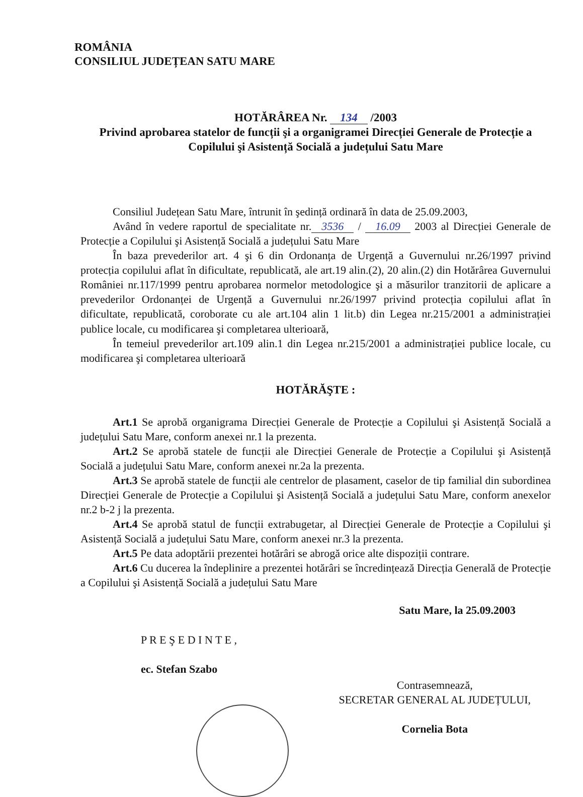ROMÂNIA
CONSILIUL JUDEȚEAN SATU MARE
HOTĂRÂREA Nr. 134 /2003
Privind aprobarea statelor de funcții şi a organigramei Direcției Generale de Protecție a Copilului şi Asistență Socială a județului Satu Mare
Consiliul Județean Satu Mare, întrunit în şedință ordinară în data de 25.09.2003,
Având în vedere raportul de specialitate nr. 3536 / 16.09 2003 al Direcției Generale de Protecție a Copilului şi Asistență Socială a județului Satu Mare
În baza prevederilor art. 4 şi 6 din Ordonanța de Urgență a Guvernului nr.26/1997 privind protecția copilului aflat în dificultate, republicată, ale art.19 alin.(2), 20 alin.(2) din Hotărârea Guvernului României nr.117/1999 pentru aprobarea normelor metodologice şi a măsurilor tranzitorii de aplicare a prevederilor Ordonanței de Urgență a Guvernului nr.26/1997 privind protecția copilului aflat în dificultate, republicată, coroborate cu ale art.104 alin 1 lit.b) din Legea nr.215/2001 a administrației publice locale, cu modificarea şi completarea ulterioară,
În temeiul prevederilor art.109 alin.1 din Legea nr.215/2001 a administrației publice locale, cu modificarea şi completarea ulterioară
HOTĂRĂŞTE :
Art.1 Se aprobă organigrama Direcției Generale de Protecție a Copilului şi Asistență Socială a județului Satu Mare, conform anexei nr.1 la prezenta.
Art.2 Se aprobă statele de funcții ale Direcției Generale de Protecție a Copilului şi Asistență Socială a județului Satu Mare, conform anexei nr.2a la prezenta.
Art.3 Se aprobă statele de funcții ale centrelor de plasament, caselor de tip familial din subordinea Direcției Generale de Protecție a Copilului şi Asistență Socială a județului Satu Mare, conform anexelor nr.2 b-2 j la prezenta.
Art.4 Se aprobă statul de funcții extrabugetar, al Direcției Generale de Protecție a Copilului şi Asistență Socială a județului Satu Mare, conform anexei nr.3 la prezenta.
Art.5 Pe data adoptării prezentei hotărâri se abrogă orice alte dispoziții contrare.
Art.6 Cu ducerea la îndeplinire a prezentei hotărâri se încredințează Direcția Generală de Protecție a Copilului şi Asistență Socială a județului Satu Mare
Satu Mare, la 25.09.2003
P R E Ş E D I N T E ,
ec. Stefan Szabo
Contrasemnează,
SECRETAR GENERAL AL JUDEȚULUI,
Cornelia Bota